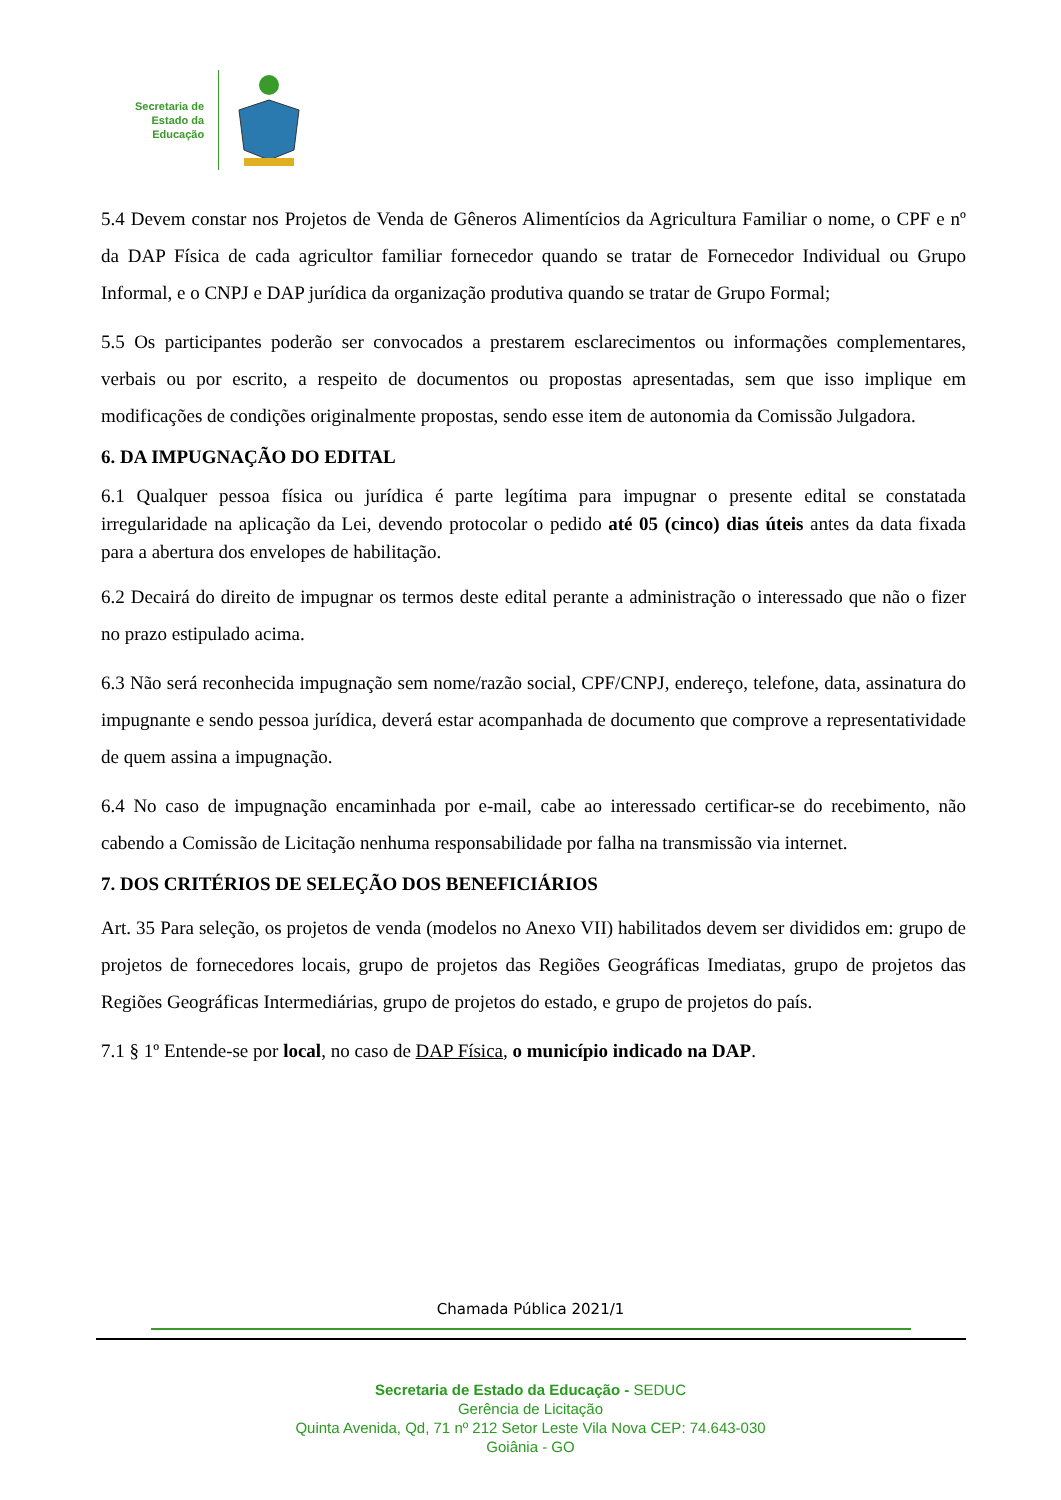Secretaria de
Estado da
Educação
5.4 Devem constar nos Projetos de Venda de Gêneros Alimentícios da Agricultura Familiar o nome, o CPF e nº da DAP Física de cada agricultor familiar fornecedor quando se tratar de Fornecedor Individual ou Grupo Informal, e o CNPJ e DAP jurídica da organização produtiva quando se tratar de Grupo Formal;
5.5 Os participantes poderão ser convocados a prestarem esclarecimentos ou informações complementares, verbais ou por escrito, a respeito de documentos ou propostas apresentadas, sem que isso implique em modificações de condições originalmente propostas, sendo esse item de autonomia da Comissão Julgadora.
6. DA IMPUGNAÇÃO DO EDITAL
6.1 Qualquer pessoa física ou jurídica é parte legítima para impugnar o presente edital se constatada irregularidade na aplicação da Lei, devendo protocolar o pedido até 05 (cinco) dias úteis antes da data fixada para a abertura dos envelopes de habilitação.
6.2 Decairá do direito de impugnar os termos deste edital perante a administração o interessado que não o fizer no prazo estipulado acima.
6.3 Não será reconhecida impugnação sem nome/razão social, CPF/CNPJ, endereço, telefone, data, assinatura do impugnante e sendo pessoa jurídica, deverá estar acompanhada de documento que comprove a representatividade de quem assina a impugnação.
6.4 No caso de impugnação encaminhada por e-mail, cabe ao interessado certificar-se do recebimento, não cabendo a Comissão de Licitação nenhuma responsabilidade por falha na transmissão via internet.
7. DOS CRITÉRIOS DE SELEÇÃO DOS BENEFICIÁRIOS
Art. 35 Para seleção, os projetos de venda (modelos no Anexo VII) habilitados devem ser divididos em: grupo de projetos de fornecedores locais, grupo de projetos das Regiões Geográficas Imediatas, grupo de projetos das Regiões Geográficas Intermediárias, grupo de projetos do estado, e grupo de projetos do país.
7.1 § 1º Entende-se por local, no caso de DAP Física, o município indicado na DAP.
Chamada Pública 2021/1
Secretaria de Estado da Educação - SEDUC
Gerência de Licitação
Quinta Avenida, Qd, 71 nº 212 Setor Leste Vila Nova CEP: 74.643-030
Goiânia - GO